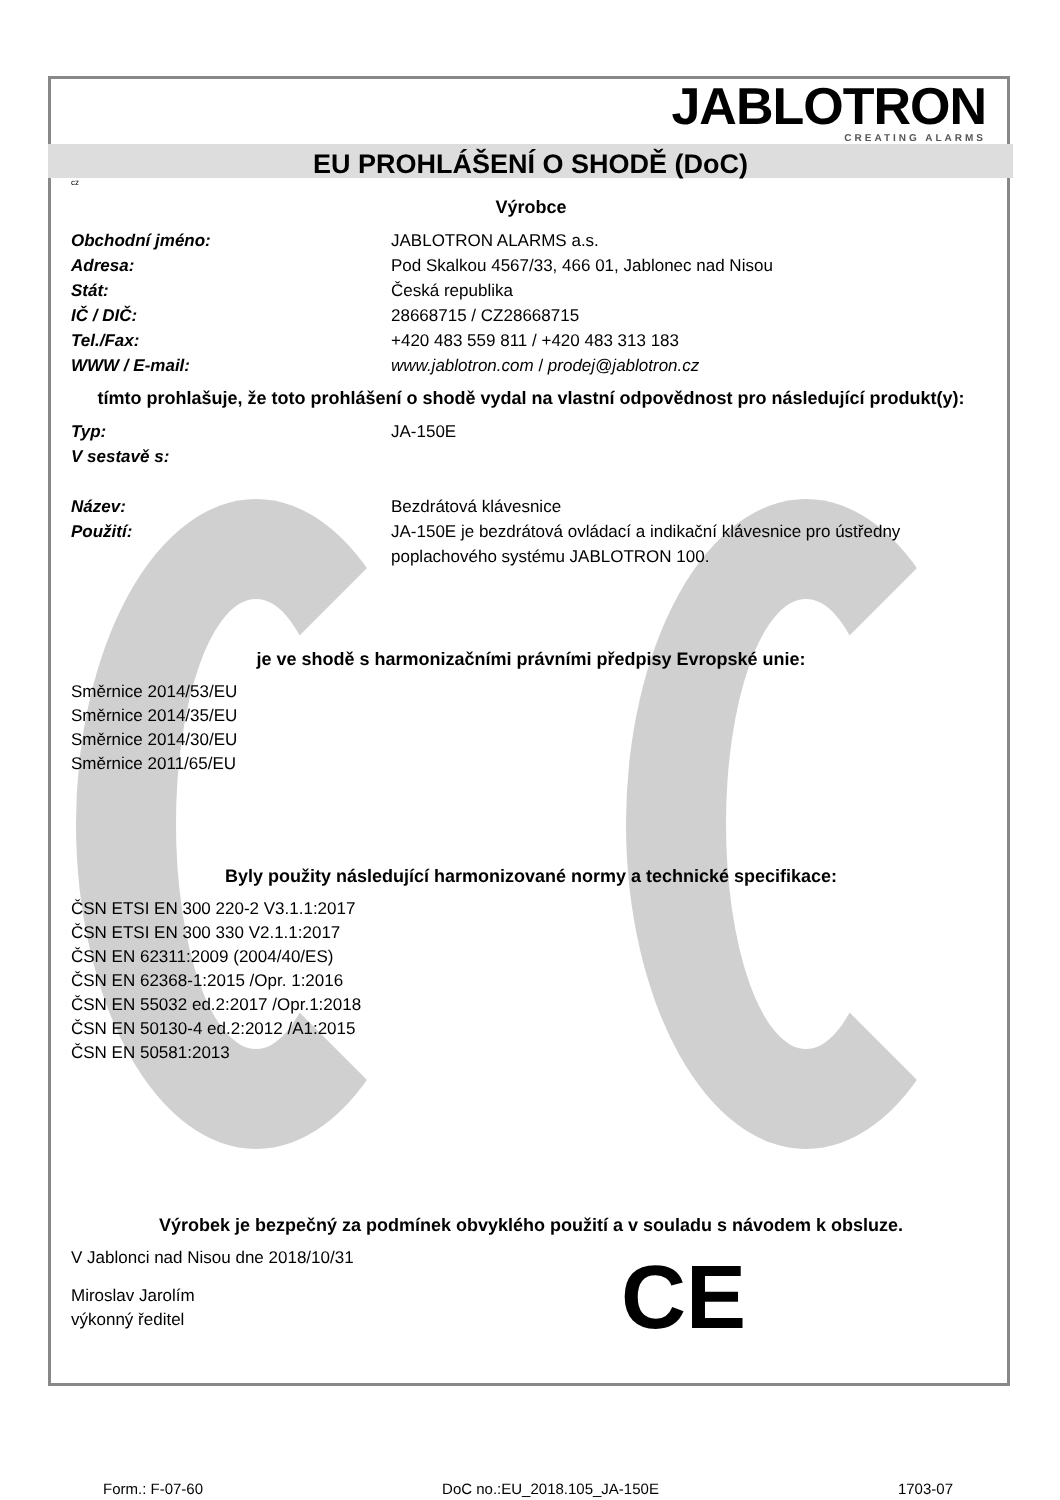JABLOTRON
CREATING ALARMS
EU PROHLÁŠENÍ O SHODĚ (DoC)
cz
Výrobce
Obchodní jméno: JABLOTRON ALARMS a.s.
Adresa: Pod Skalkou 4567/33, 466 01, Jablonec nad Nisou
Stát: Česká republika
IČ / DIČ: 28668715 / CZ28668715
Tel./Fax: +420 483 559 811 / +420 483 313 183
WWW / E-mail: www.jablotron.com / prodej@jablotron.cz
tímto prohlašuje, že toto prohlášení o shodě vydal na vlastní odpovědnost pro následující produkt(y):
Typ: JA-150E
V sestavě s:
Název: Bezdrátová klávesnice
Použití: JA-150E je bezdrátová ovládací a indikační klávesnice pro ústředny poplachového systému JABLOTRON 100.
je ve shodě s harmonizačními právními předpisy Evropské unie:
Směrnice 2014/53/EU
Směrnice 2014/35/EU
Směrnice 2014/30/EU
Směrnice 2011/65/EU
Byly použity následující harmonizované normy a technické specifikace:
ČSN ETSI EN 300 220-2 V3.1.1:2017
ČSN ETSI EN 300 330 V2.1.1:2017
ČSN EN 62311:2009 (2004/40/ES)
ČSN EN 62368-1:2015 /Opr. 1:2016
ČSN EN 55032 ed.2:2017 /Opr.1:2018
ČSN EN 50130-4 ed.2:2012 /A1:2015
ČSN EN 50581:2013
Výrobek je bezpečný za podmínek obvyklého použití a v souladu s návodem k obsluze.
V Jablonci nad Nisou dne 2018/10/31
Miroslav Jarolím
výkonný ředitel
CE
Form.: F-07-60 DoC no.:EU_2018.105_JA-150E 1703-07